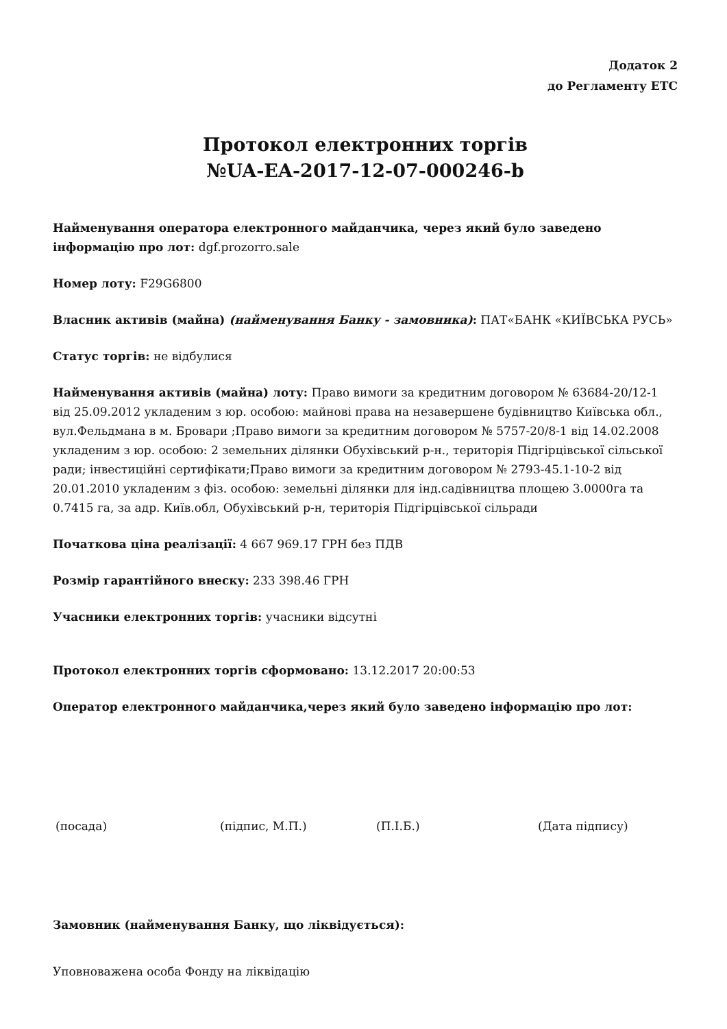Додаток 2
до Регламенту ЕТС
Протокол електронних торгів
№UA-EA-2017-12-07-000246-b
Найменування оператора електронного майданчика, через який було заведено інформацію про лот: dgf.prozorro.sale
Номер лоту: F29G6800
Власник активів (майна) (найменування Банку - замовника): ПАТ«БАНК «КИЇВСЬКА РУСЬ»
Статус торгів: не відбулися
Найменування активів (майна) лоту: Право вимоги за кредитним договором № 63684-20/12-1 від 25.09.2012 укладеним з юр. особою: майнові права на незавершене будівництво Київська обл., вул.Фельдмана в м. Бровари ;Право вимоги за кредитним договором № 5757-20/8-1 від 14.02.2008 укладеним з юр. особою: 2 земельних ділянки Обухівський р-н., територія Підгірцівської сільської ради; інвестиційні сертифікати;Право вимоги за кредитним договором № 2793-45.1-10-2 від 20.01.2010 укладеним з фіз. особою: земельні ділянки для інд.садівництва площею 3.0000га та 0.7415 га, за адр. Київ.обл, Обухівський р-н, територія Підгірцівської сільради
Початкова ціна реалізації: 4 667 969.17 ГРН без ПДВ
Розмір гарантійного внеску: 233 398.46 ГРН
Учасники електронних торгів: учасники відсутні
Протокол електронних торгів сформовано: 13.12.2017 20:00:53
Оператор електронного майданчика,через який було заведено інформацію про лот:
(посада) (підпис, М.П.) (П.І.Б.) (Дата підпису)
Замовник (найменування Банку, що ліквідується):
Уповноважена особа Фонду на ліквідацію